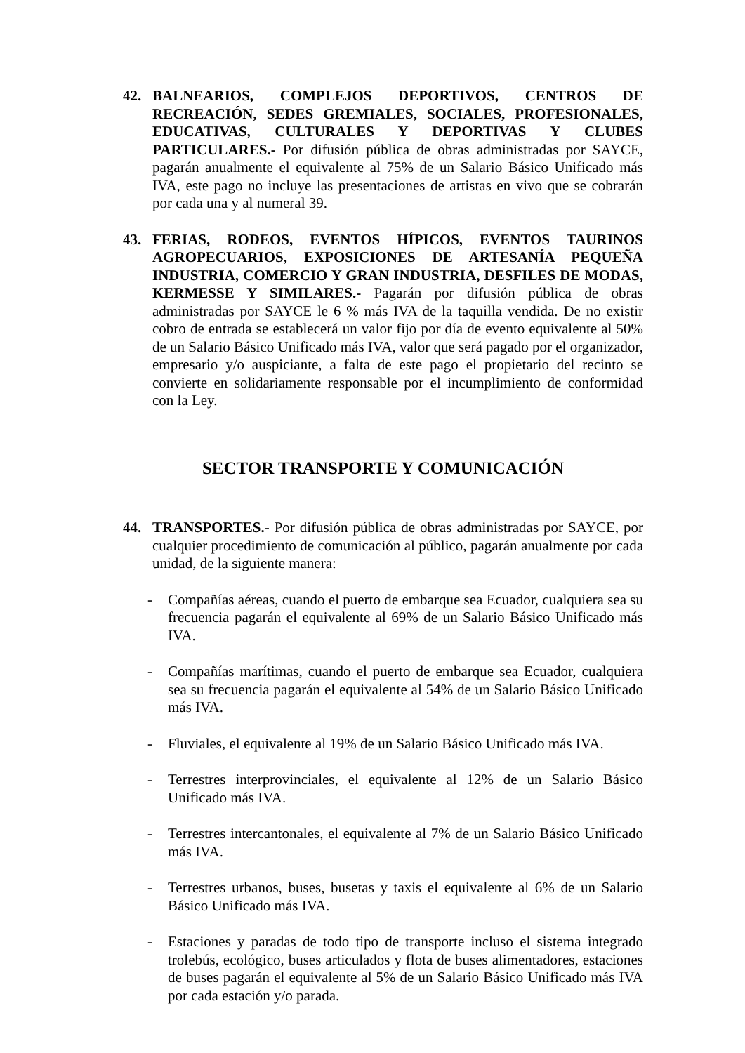42. BALNEARIOS, COMPLEJOS DEPORTIVOS, CENTROS DE RECREACIÓN, SEDES GREMIALES, SOCIALES, PROFESIONALES, EDUCATIVAS, CULTURALES Y DEPORTIVAS Y CLUBES PARTICULARES.- Por difusión pública de obras administradas por SAYCE, pagarán anualmente el equivalente al 75% de un Salario Básico Unificado más IVA, este pago no incluye las presentaciones de artistas en vivo que se cobrarán por cada una y al numeral 39.
43. FERIAS, RODEOS, EVENTOS HÍPICOS, EVENTOS TAURINOS AGROPECUARIOS, EXPOSICIONES DE ARTESANÍA PEQUEÑA INDUSTRIA, COMERCIO Y GRAN INDUSTRIA, DESFILES DE MODAS, KERMESSE Y SIMILARES.- Pagarán por difusión pública de obras administradas por SAYCE le 6 % más IVA de la taquilla vendida. De no existir cobro de entrada se establecerá un valor fijo por día de evento equivalente al 50% de un Salario Básico Unificado más IVA, valor que será pagado por el organizador, empresario y/o auspiciante, a falta de este pago el propietario del recinto se convierte en solidariamente responsable por el incumplimiento de conformidad con la Ley.
SECTOR TRANSPORTE Y COMUNICACIÓN
44. TRANSPORTES.- Por difusión pública de obras administradas por SAYCE, por cualquier procedimiento de comunicación al público, pagarán anualmente por cada unidad, de la siguiente manera:
- Compañías aéreas, cuando el puerto de embarque sea Ecuador, cualquiera sea su frecuencia pagarán el equivalente al 69% de un Salario Básico Unificado más IVA.
- Compañías marítimas, cuando el puerto de embarque sea Ecuador, cualquiera sea su frecuencia pagarán el equivalente al 54% de un Salario Básico Unificado más IVA.
- Fluviales, el equivalente al 19% de un Salario Básico Unificado más IVA.
- Terrestres interprovinciales, el equivalente al 12% de un Salario Básico Unificado más IVA.
- Terrestres intercantonales, el equivalente al 7% de un Salario Básico Unificado más IVA.
- Terrestres urbanos, buses, busetas y taxis el equivalente al 6% de un Salario Básico Unificado más IVA.
- Estaciones y paradas de todo tipo de transporte incluso el sistema integrado trolebús, ecológico, buses articulados y flota de buses alimentadores, estaciones de buses pagarán el equivalente al 5% de un Salario Básico Unificado más IVA por cada estación y/o parada.